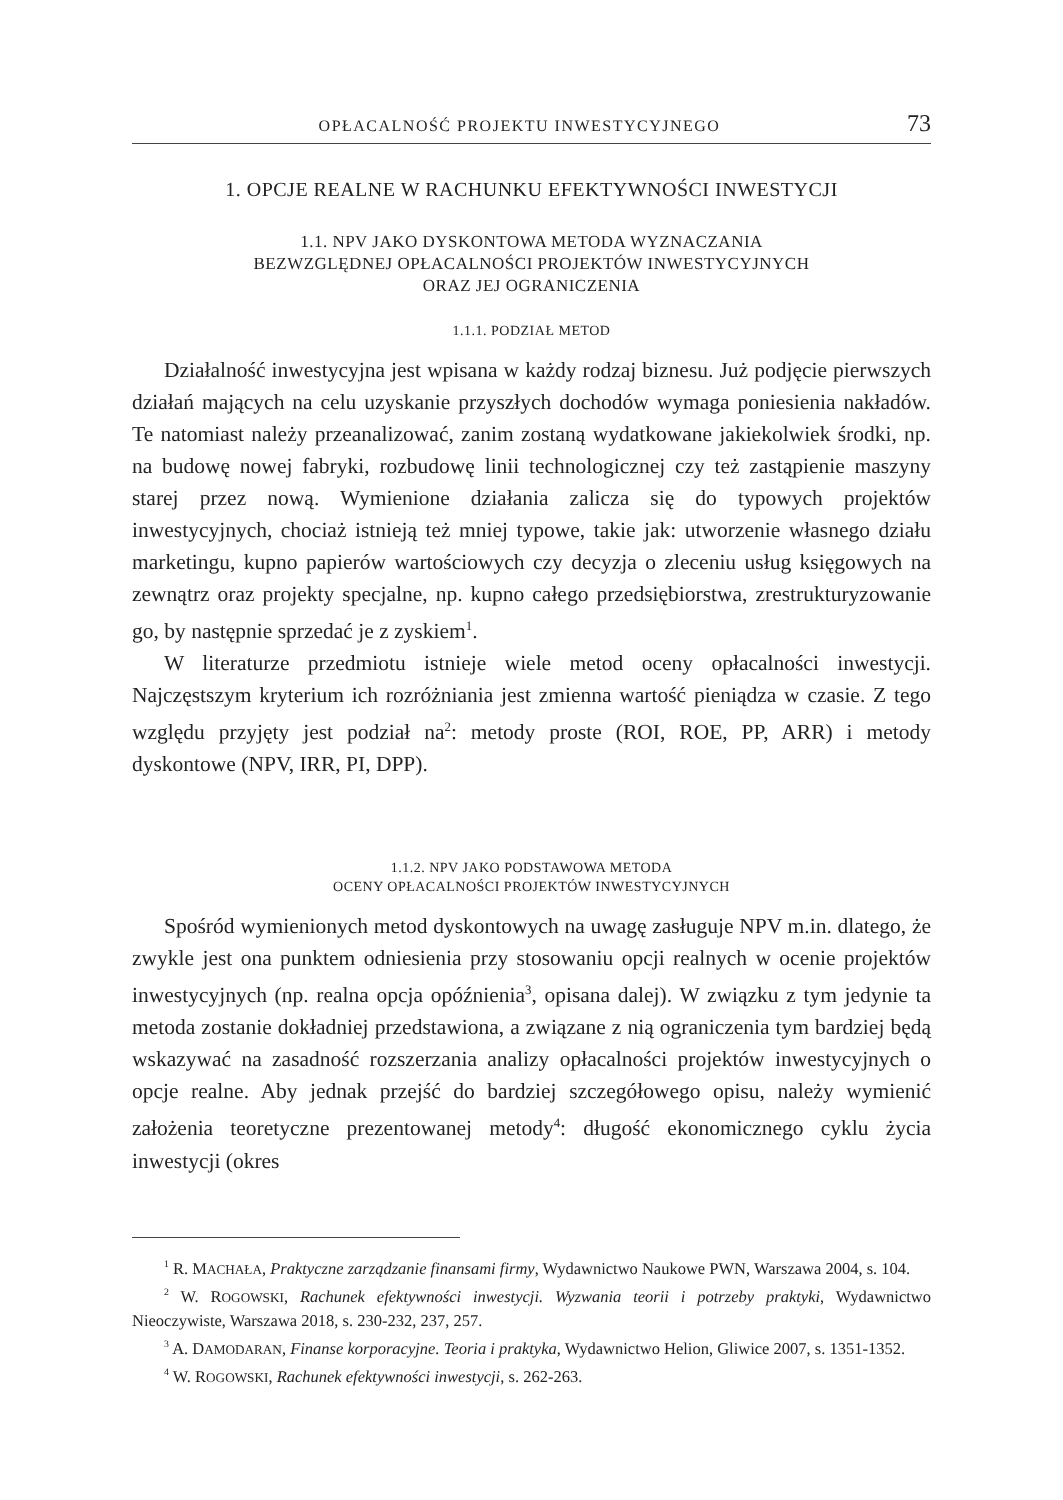OPŁACALNOŚĆ PROJEKTU INWESTYCYJNEGO 73
1. OPCJE REALNE W RACHUNKU EFEKTYWNOŚCI INWESTYCJI
1.1. NPV JAKO DYSKONTOWA METODA WYZNACZANIA
BEZWZGLĘDNEJ OPŁACALNOŚCI PROJEKTÓW INWESTYCYJNYCH
ORAZ JEJ OGRANICZENIA
1.1.1. PODZIAŁ METOD
Działalność inwestycyjna jest wpisana w każdy rodzaj biznesu. Już podjęcie pierwszych działań mających na celu uzyskanie przyszłych dochodów wymaga poniesienia nakładów. Te natomiast należy przeanalizować, zanim zostaną wydatkowane jakiekolwiek środki, np. na budowę nowej fabryki, rozbudowę linii technologicznej czy też zastąpienie maszyny starej przez nową. Wymienione działania zalicza się do typowych projektów inwestycyjnych, chociaż istnieją też mniej typowe, takie jak: utworzenie własnego działu marketingu, kupno papierów wartościowych czy decyzja o zleceniu usług księgowych na zewnątrz oraz projekty specjalne, np. kupno całego przedsiębiorstwa, zrestrukturyzowanie go, by następnie sprzedać je z zyskiem<sup>1</sup>.
W literaturze przedmiotu istnieje wiele metod oceny opłacalności inwestycji. Najczęstszym kryterium ich rozróżniania jest zmienna wartość pieniądza w czasie. Z tego względu przyjęty jest podział na<sup>2</sup>: metody proste (ROI, ROE, PP, ARR) i metody dyskontowe (NPV, IRR, PI, DPP).
1.1.2. NPV JAKO PODSTAWOWA METODA
OCENY OPŁACALNOŚCI PROJEKTÓW INWESTYCYJNYCH
Spośród wymienionych metod dyskontowych na uwagę zasługuje NPV m.in. dlatego, że zwykle jest ona punktem odniesienia przy stosowaniu opcji realnych w ocenie projektów inwestycyjnych (np. realna opcja opóźnienia<sup>3</sup>, opisana dalej). W związku z tym jedynie ta metoda zostanie dokładniej przedstawiona, a związane z nią ograniczenia tym bardziej będą wskazywać na zasadność rozszerzania analizy opłacalności projektów inwestycyjnych o opcje realne. Aby jednak przejść do bardziej szczegółowego opisu, należy wymienić założenia teoretyczne prezentowanej metody<sup>4</sup>: długość ekonomicznego cyklu życia inwestycji (okres
<sup>1</sup> R. MACHAŁA, Praktyczne zarządzanie finansami firmy, Wydawnictwo Naukowe PWN, Warszawa 2004, s. 104.
<sup>2</sup> W. ROGOWSKI, Rachunek efektywności inwestycji. Wyzwania teorii i potrzeby praktyki, Wydawnictwo Nieoczywiste, Warszawa 2018, s. 230-232, 237, 257.
<sup>3</sup> A. DAMODARAN, Finanse korporacyjne. Teoria i praktyka, Wydawnictwo Helion, Gliwice 2007, s. 1351-1352.
<sup>4</sup> W. ROGOWSKI, Rachunek efektywności inwestycji, s. 262-263.